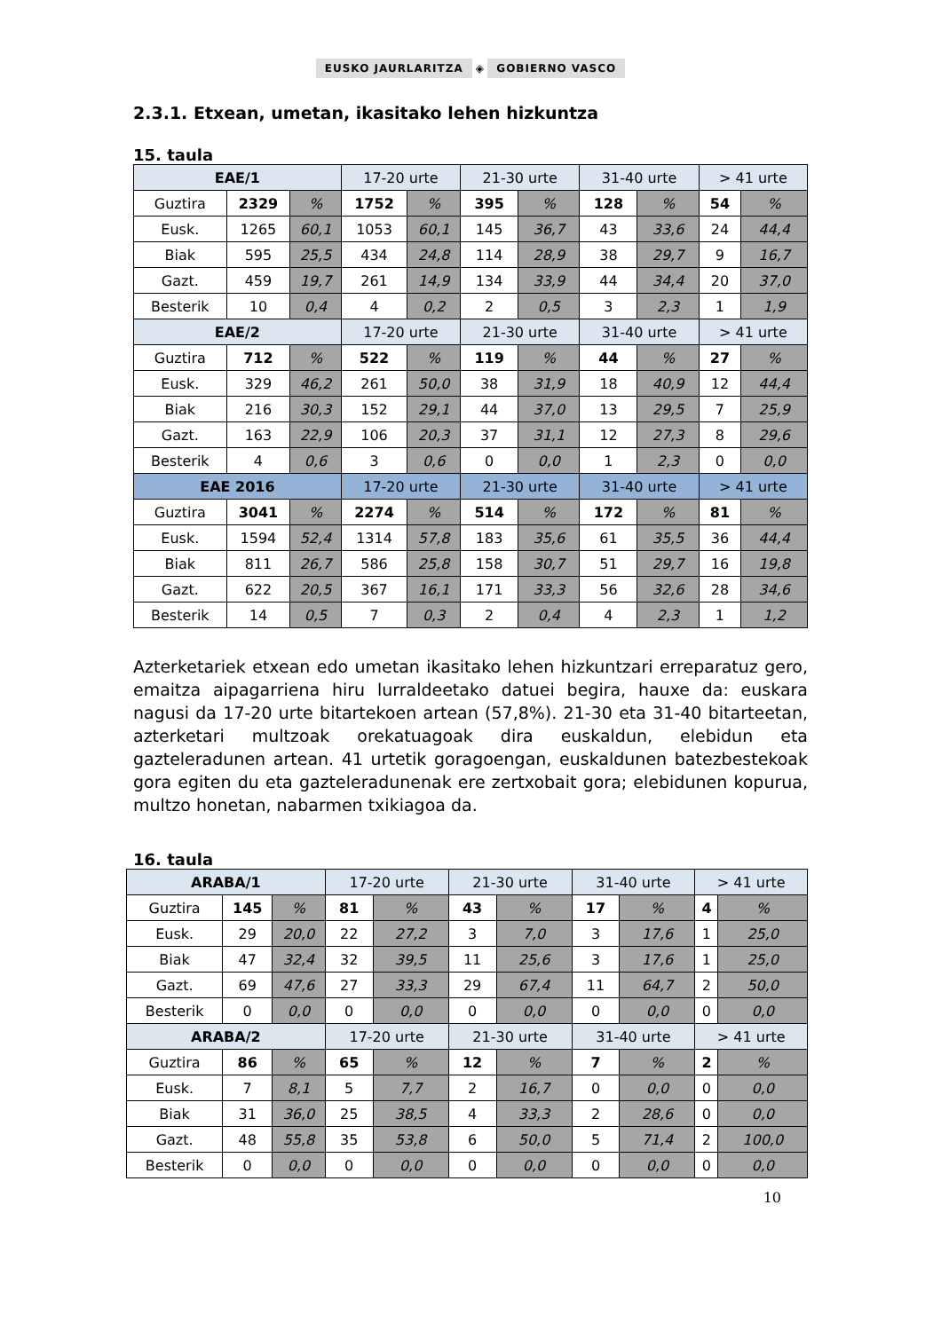EUSKO JAURLARITZA ◈ GOBIERNO VASCO
2.3.1. Etxean, umetan, ikasitako lehen hizkuntza
15. taula
| EAE/1 | | | 17-20 urte | | 21-30 urte | | 31-40 urte | | > 41 urte | |
| --- | --- | --- | --- | --- | --- | --- | --- | --- | --- | --- |
| Guztira | 2329 | % | 1752 | % | 395 | % | 128 | % | 54 | % |
| Eusk. | 1265 | 60,1 | 1053 | 60,1 | 145 | 36,7 | 43 | 33,6 | 24 | 44,4 |
| Biak | 595 | 25,5 | 434 | 24,8 | 114 | 28,9 | 38 | 29,7 | 9 | 16,7 |
| Gazt. | 459 | 19,7 | 261 | 14,9 | 134 | 33,9 | 44 | 34,4 | 20 | 37,0 |
| Besterik | 10 | 0,4 | 4 | 0,2 | 2 | 0,5 | 3 | 2,3 | 1 | 1,9 |
| EAE/2 | | | 17-20 urte | | 21-30 urte | | 31-40 urte | | > 41 urte | |
| Guztira | 712 | % | 522 | % | 119 | % | 44 | % | 27 | % |
| Eusk. | 329 | 46,2 | 261 | 50,0 | 38 | 31,9 | 18 | 40,9 | 12 | 44,4 |
| Biak | 216 | 30,3 | 152 | 29,1 | 44 | 37,0 | 13 | 29,5 | 7 | 25,9 |
| Gazt. | 163 | 22,9 | 106 | 20,3 | 37 | 31,1 | 12 | 27,3 | 8 | 29,6 |
| Besterik | 4 | 0,6 | 3 | 0,6 | 0 | 0,0 | 1 | 2,3 | 0 | 0,0 |
| EAE 2016 | | | 17-20 urte | | 21-30 urte | | 31-40 urte | | > 41 urte | |
| Guztira | 3041 | % | 2274 | % | 514 | % | 172 | % | 81 | % |
| Eusk. | 1594 | 52,4 | 1314 | 57,8 | 183 | 35,6 | 61 | 35,5 | 36 | 44,4 |
| Biak | 811 | 26,7 | 586 | 25,8 | 158 | 30,7 | 51 | 29,7 | 16 | 19,8 |
| Gazt. | 622 | 20,5 | 367 | 16,1 | 171 | 33,3 | 56 | 32,6 | 28 | 34,6 |
| Besterik | 14 | 0,5 | 7 | 0,3 | 2 | 0,4 | 4 | 2,3 | 1 | 1,2 |
Azterketariek etxean edo umetan ikasitako lehen hizkuntzari erreparatuz gero, emaitza aipagarriena hiru lurraldeetako datuei begira, hauxe da: euskara nagusi da 17-20 urte bitartekoen artean (57,8%). 21-30 eta 31-40 bitarteetan, azterketari multzoak orekatuagoak dira euskaldun, elebidun eta gazteleradunen artean. 41 urtetik goragoengan, euskaldunen batezbestekoak gora egiten du eta gazteleradunenak ere zertxobait gora; elebidunen kopurua, multzo honetan, nabarmen txikiagoa da.
16. taula
| ARABA/1 | | | 17-20 urte | | 21-30 urte | | 31-40 urte | | > 41 urte | |
| --- | --- | --- | --- | --- | --- | --- | --- | --- | --- | --- |
| Guztira | 145 | % | 81 | % | 43 | % | 17 | % | 4 | % |
| Eusk. | 29 | 20,0 | 22 | 27,2 | 3 | 7,0 | 3 | 17,6 | 1 | 25,0 |
| Biak | 47 | 32,4 | 32 | 39,5 | 11 | 25,6 | 3 | 17,6 | 1 | 25,0 |
| Gazt. | 69 | 47,6 | 27 | 33,3 | 29 | 67,4 | 11 | 64,7 | 2 | 50,0 |
| Besterik | 0 | 0,0 | 0 | 0,0 | 0 | 0,0 | 0 | 0,0 | 0 | 0,0 |
| ARABA/2 | | | 17-20 urte | | 21-30 urte | | 31-40 urte | | > 41 urte | |
| Guztira | 86 | % | 65 | % | 12 | % | 7 | % | 2 | % |
| Eusk. | 7 | 8,1 | 5 | 7,7 | 2 | 16,7 | 0 | 0,0 | 0 | 0,0 |
| Biak | 31 | 36,0 | 25 | 38,5 | 4 | 33,3 | 2 | 28,6 | 0 | 0,0 |
| Gazt. | 48 | 55,8 | 35 | 53,8 | 6 | 50,0 | 5 | 71,4 | 2 | 100,0 |
| Besterik | 0 | 0,0 | 0 | 0,0 | 0 | 0,0 | 0 | 0,0 | 0 | 0,0 |
10